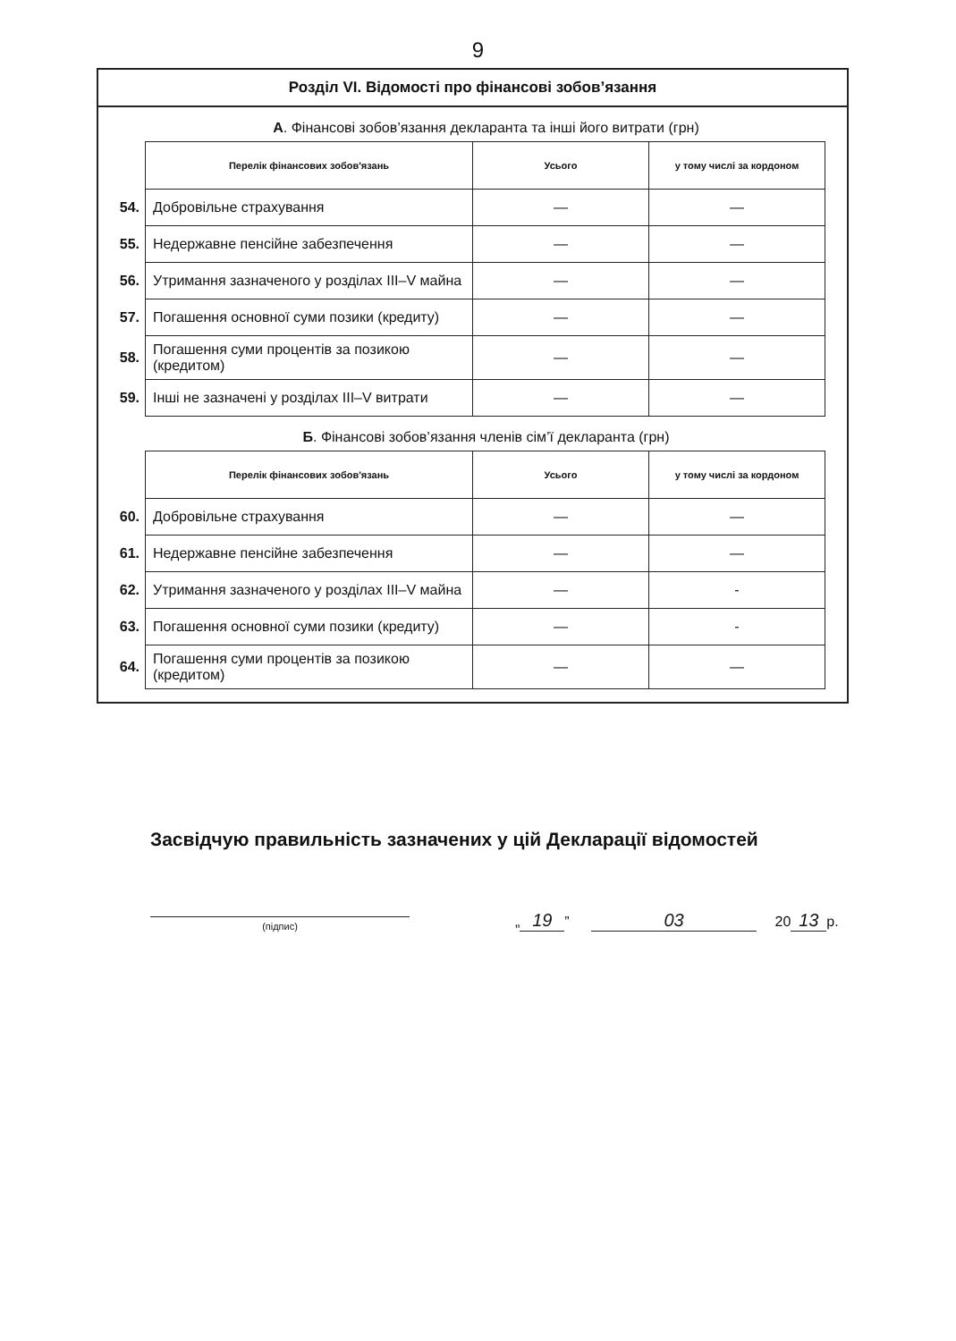9
Розділ VI. Відомості про фінансові зобов’язання
А. Фінансові зобов’язання декларанта та інші його витрати (грн)
| | Перелік фінансових зобов'язань | Усього | у тому числі за кордоном |
| 54. | Добровільне страхування | — | — |
| 55. | Недержавне пенсійне забезпечення | — | — |
| 56. | Утримання зазначеного у розділах III–V майна | — | — |
| 57. | Погашення основної суми позики (кредиту) | — | — |
| 58. | Погашення суми процентів за позикою (кредитом) | — | — |
| 59. | Інші не зазначені у розділах III–V витрати | — | — |
Б. Фінансові зобов’язання членів сім’ї декларанта (грн)
| | Перелік фінансових зобов'язань | Усього | у тому числі за кордоном |
| 60. | Добровільне страхування | — | — |
| 61. | Недержавне пенсійне забезпечення | — | — |
| 62. | Утримання зазначеного у розділах III–V майна | — | - |
| 63. | Погашення основної суми позики (кредиту) | — | - |
| 64. | Погашення суми процентів за позикою (кредитом) | — | — |
Засвідчую правильність зазначених у цій Декларації відомостей
(підпис)
„ 19” 03 20 13 р.